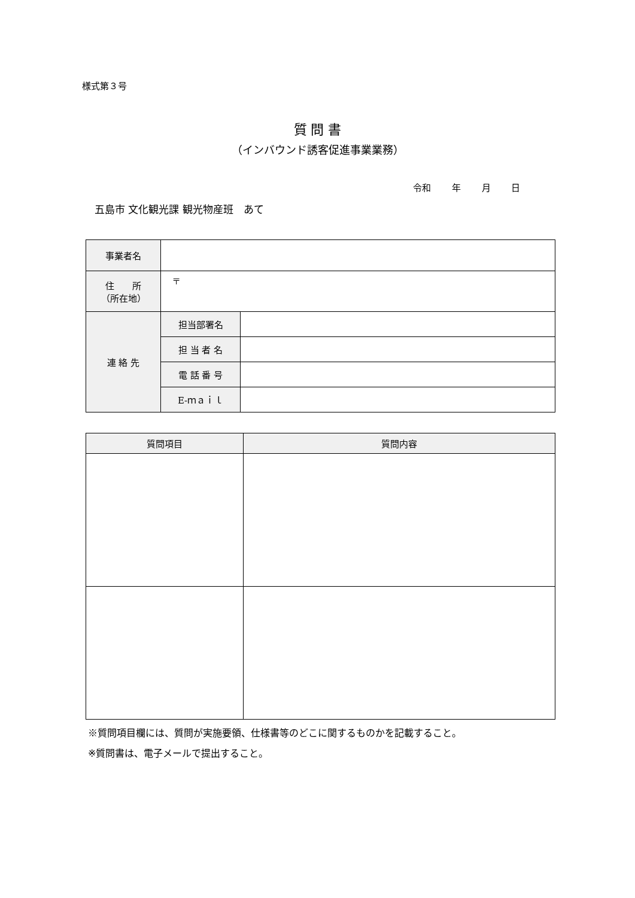様式第３号
質 問 書
（インバウンド誘客促進事業業務）
令和　　 年　　 月　　 日
五島市 文化観光課 観光物産班　あて
| 事業者名 | | |
| 住 所 （所在地） | 〒 | |
| 連 絡 先 | 担当部署名 | |
| | 担 当 者 名 | |
| | 電 話 番 号 | |
| | E‐ｍａｉｌ | |
| 質問項目 | 質問内容 |
| --- | --- |
※質問項目欄には、質問が実施要領、仕様書等のどこに関するものかを記載すること。
※質問書は、電子メールで提出すること。